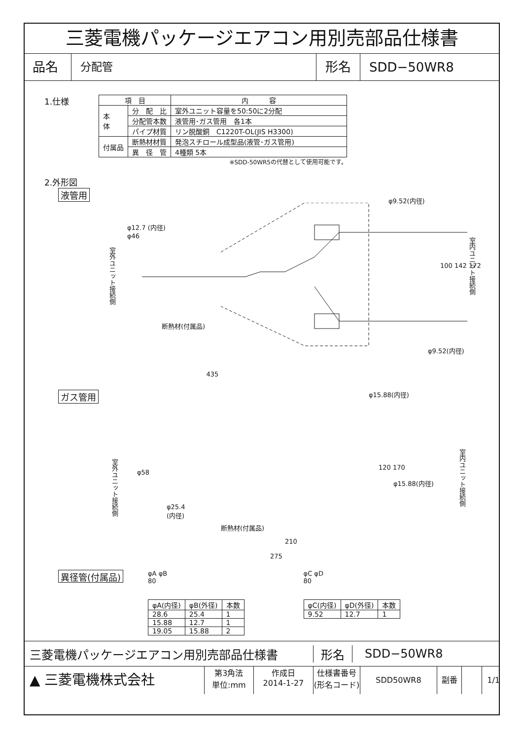三菱電機パッケージエアコン用別売部品仕様書
品名
分配管
形名 SDD−50WR8
1.仕様
| 項 目 | | 内 容 |
| --- | --- | --- |
| 本 体 | 分 配 比 | 室外ユニット容量を50:50に2分配 |
| | 分配管本数 | 液管用･ガス管用 各1本 |
| | パイプ材質 | リン脱酸銅 C1220T-OL(JIS H3300) |
| 付属品 | 断熱材材質 | 発泡スチロール成型品(液管･ガス管用) |
| | 異 径 管 | 4種類 5本 |
※SDD-50WR5の代替として使用可能です。
2.外形図
液管用
φ12.7 (内径)
φ9.52(内径)
断熱材(付属品)
φ9.52(内径)
室外ユニット接続側
100 142 172
室内ユニット接続側
φ46
435
ガス管用
φ15.88(内径)
室外ユニット接続側
φ58
120 170
φ15.88(内径)
室内ユニット接続側
φ25.4
(内径)
断熱材(付属品)
210
275
異径管(付属品)
φA φB
80
| φA(内径) | φB(外径) | 本数 |
| --- | --- | --- |
| 28.6 | 25.4 | 1 |
| 15.88 | 12.7 | 1 |
| 19.05 | 15.88 | 2 |
φC φD
80
| φC(内径) | φD(外径) | 本数 |
| --- | --- | --- |
| 9.52 | 12.7 | 1 |
三菱電機パッケージエアコン用別売部品仕様書 形名 SDD−50WR8
▲ 三菱電機株式会社
第3角法
単位:mm
作成日
2014-1-27
仕様書番号
(形名コード)
SDD50WR8 副番 1/1